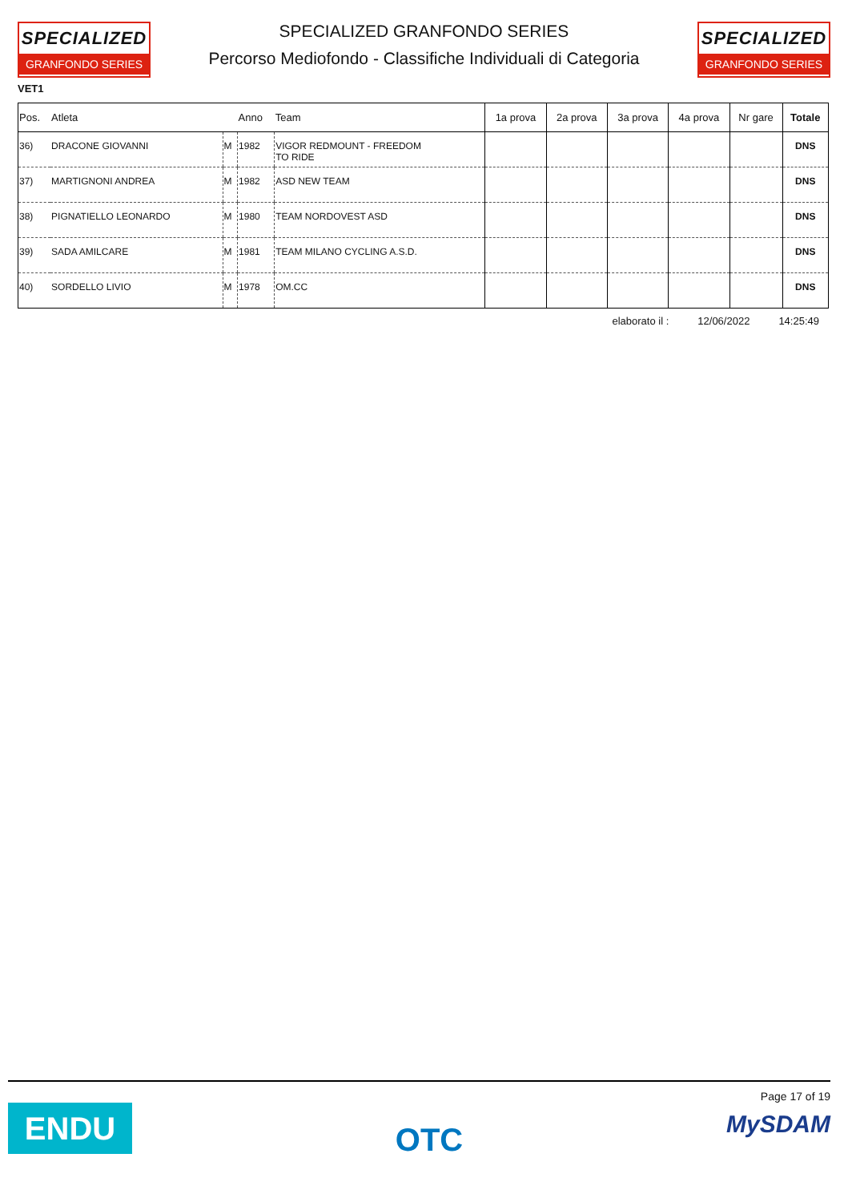SPECIALIZED
GRANFONDO SERIES
SPECIALIZED GRANFONDO SERIES
Percorso Mediofondo - Classifiche Individuali di Categoria
SPECIALIZED
GRANFONDO SERIES
VET1
| Pos. | Atleta | | Anno | Team | 1a prova | 2a prova | 3a prova | 4a prova | Nr gare | Totale |
| --- | --- | --- | --- | --- | --- | --- | --- | --- | --- | --- |
| 36) | DRACONE GIOVANNI | M | 1982 | VIGOR REDMOUNT - FREEDOM TO RIDE | | | | | | DNS |
| 37) | MARTIGNONI ANDREA | M | 1982 | ASD NEW TEAM | | | | | | DNS |
| 38) | PIGNATIELLO LEONARDO | M | 1980 | TEAM NORDOVEST ASD | | | | | | DNS |
| 39) | SADA AMILCARE | M | 1981 | TEAM MILANO CYCLING A.S.D. | | | | | | DNS |
| 40) | SORDELLO LIVIO | M | 1978 | OM.CC | | | | | | DNS |
elaborato il : 12/06/2022 14:25:49
ENDU
OTC
Page 17 of 19
MySDAM